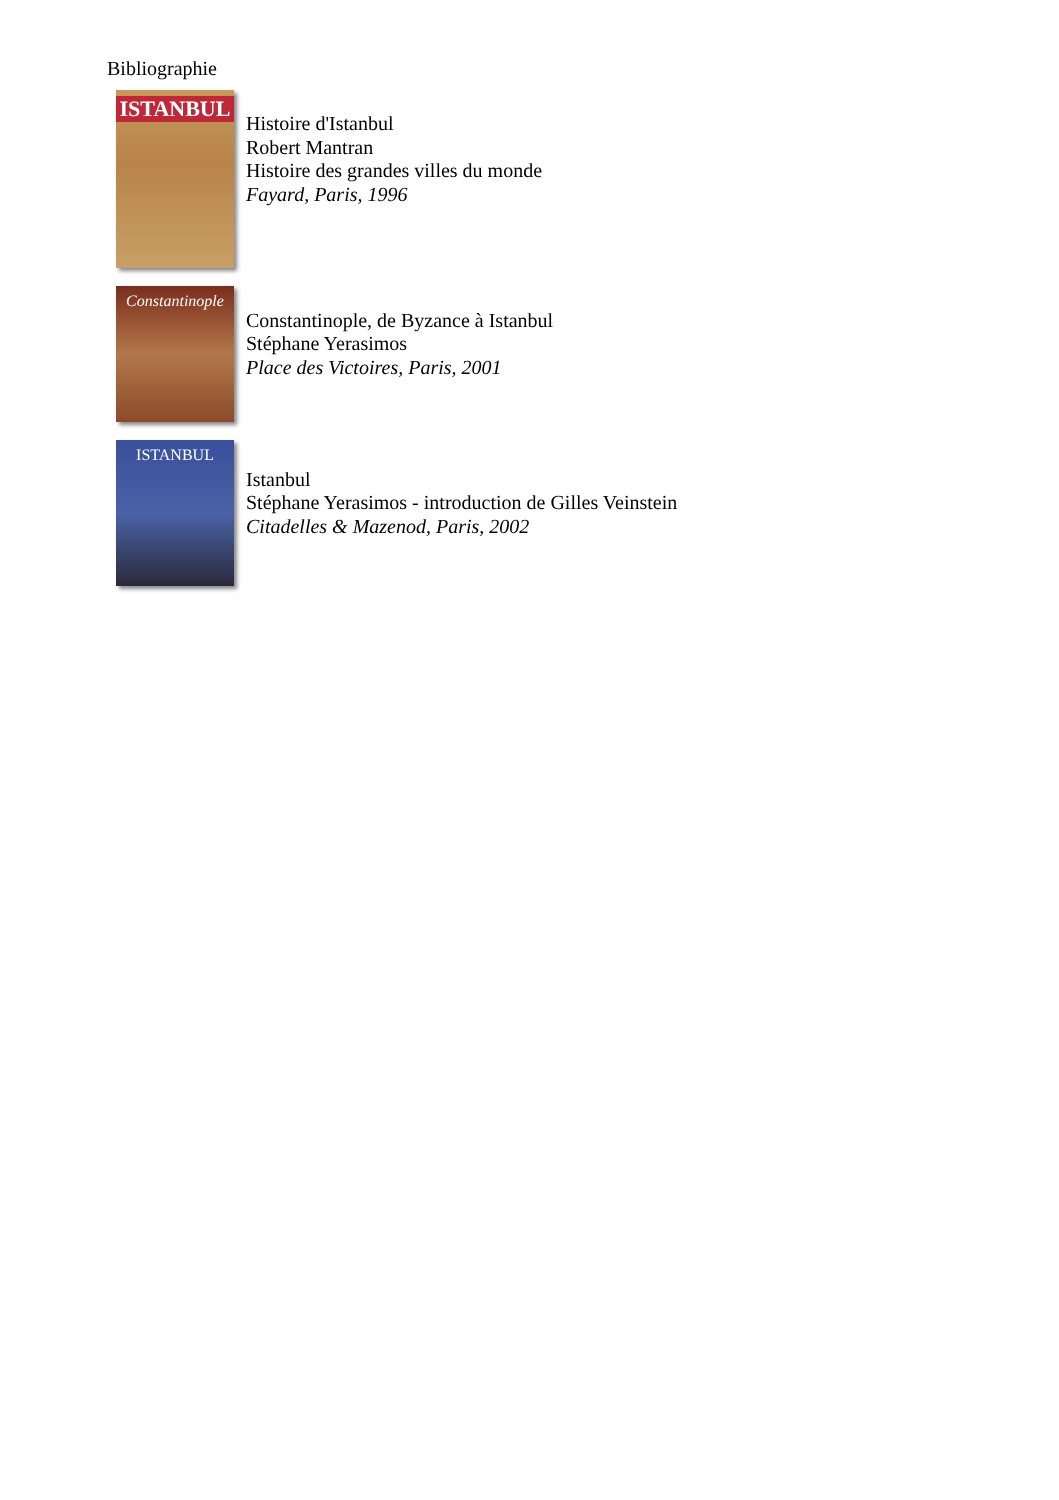Bibliographie
ISTANBUL
Histoire d'Istanbul
Robert Mantran
Histoire des grandes villes du monde
Fayard, Paris, 1996
Constantinople
Constantinople, de Byzance à Istanbul
Stéphane Yerasimos
Place des Victoires, Paris, 2001
ISTANBUL
Istanbul
Stéphane Yerasimos - introduction de Gilles Veinstein
Citadelles & Mazenod, Paris, 2002